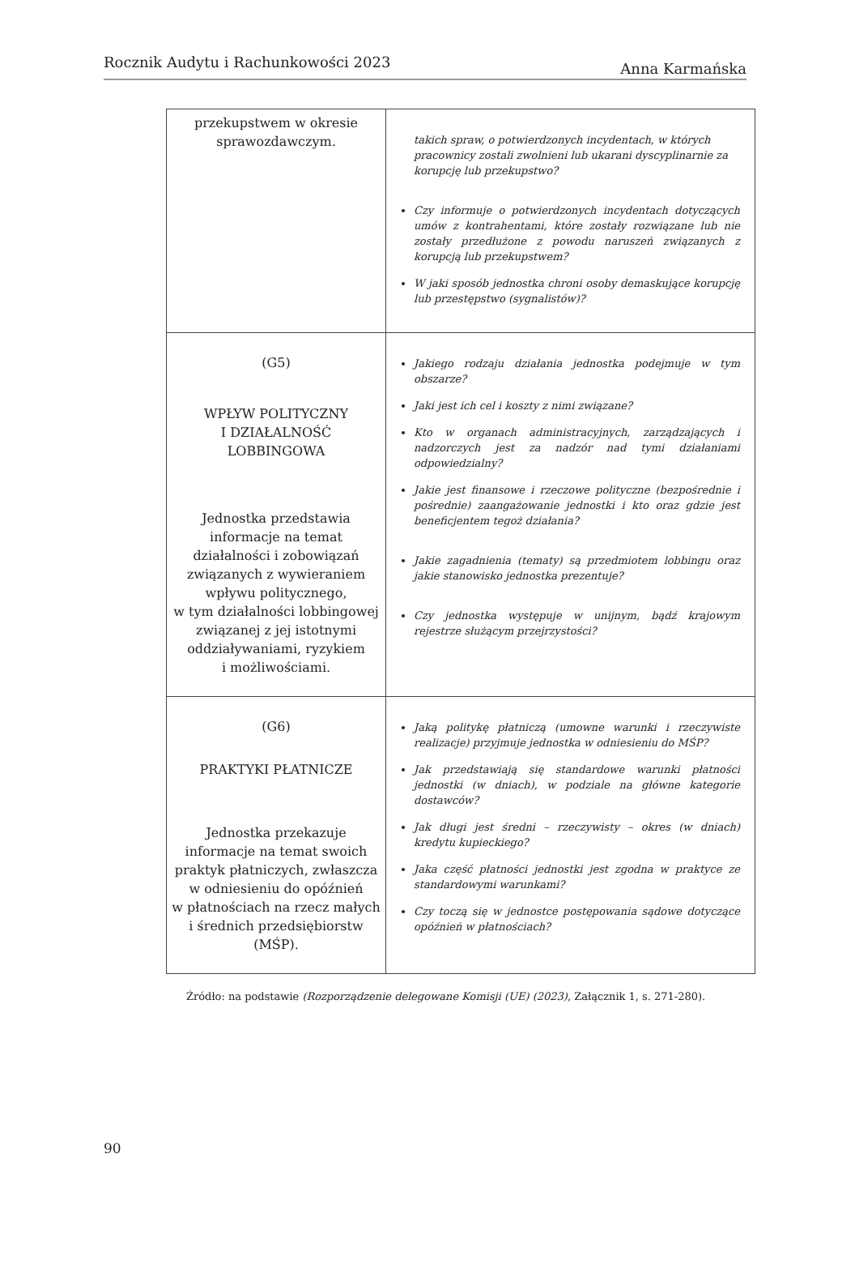Rocznik Audytu i Rachunkowości 2023 Anna Karmańska
| przekupstwem w okresie sprawozdawczym. | takich spraw, o potwierdzonych incydentach, w których pracownicy zostali zwolnieni lub ukarani dyscyplinarnie za korupcję lub przekupstwo? Czy informuje o potwierdzonych incydentach dotyczących umów z kontrahentami, które zostały rozwiązane lub nie zostały przedłużone z powodu naruszeń związanych z korupcją lub przekupstwem? W jaki sposób jednostka chroni osoby demaskujące korupcję lub przestępstwo (sygnalistów)? |
| (G5) WPŁYW POLITYCZNY I DZIAŁALNOŚĆ LOBBINGOWA Jednostka przedstawia informacje na temat działalności i zobowiązań związanych z wywieraniem wpływu politycznego, w tym działalności lobbingowej związanej z jej istotnymi oddziaływaniami, ryzykiem i możliwościami. | Jakiego rodzaju działania jednostka podejmuje w tym obszarze? Jaki jest ich cel i koszty z nimi związane? Kto w organach administracyjnych, zarządzających i nadzorczych jest za nadzór nad tymi działaniami odpowiedzialny? Jakie jest finansowe i rzeczowe polityczne (bezpośrednie i pośrednie) zaangażowanie jednostki i kto oraz gdzie jest beneficjentem tegoż działania? Jakie zagadnienia (tematy) są przedmiotem lobbingu oraz jakie stanowisko jednostka prezentuje? Czy jednostka występuje w unijnym, bądź krajowym rejestrze służącym przejrzystości? |
| (G6) PRAKTYKI PŁATNICZE Jednostka przekazuje informacje na temat swoich praktyk płatniczych, zwłaszcza w odniesieniu do opóźnień w płatnościach na rzecz małych i średnich przedsiębiorstw (MŚP). | Jaką politykę płatniczą (umowne warunki i rzeczywiste realizacje) przyjmuje jednostka w odniesieniu do MŚP? Jak przedstawiają się standardowe warunki płatności jednostki (w dniach), w podziale na główne kategorie dostawców? Jak długi jest średni – rzeczywisty – okres (w dniach) kredytu kupieckiego? Jaka część płatności jednostki jest zgodna w praktyce ze standardowymi warunkami? Czy toczą się w jednostce postępowania sądowe dotyczące opóźnień w płatnościach? |
Źródło: na podstawie (Rozporządzenie delegowane Komisji (UE) (2023), Załącznik 1, s. 271-280).
90